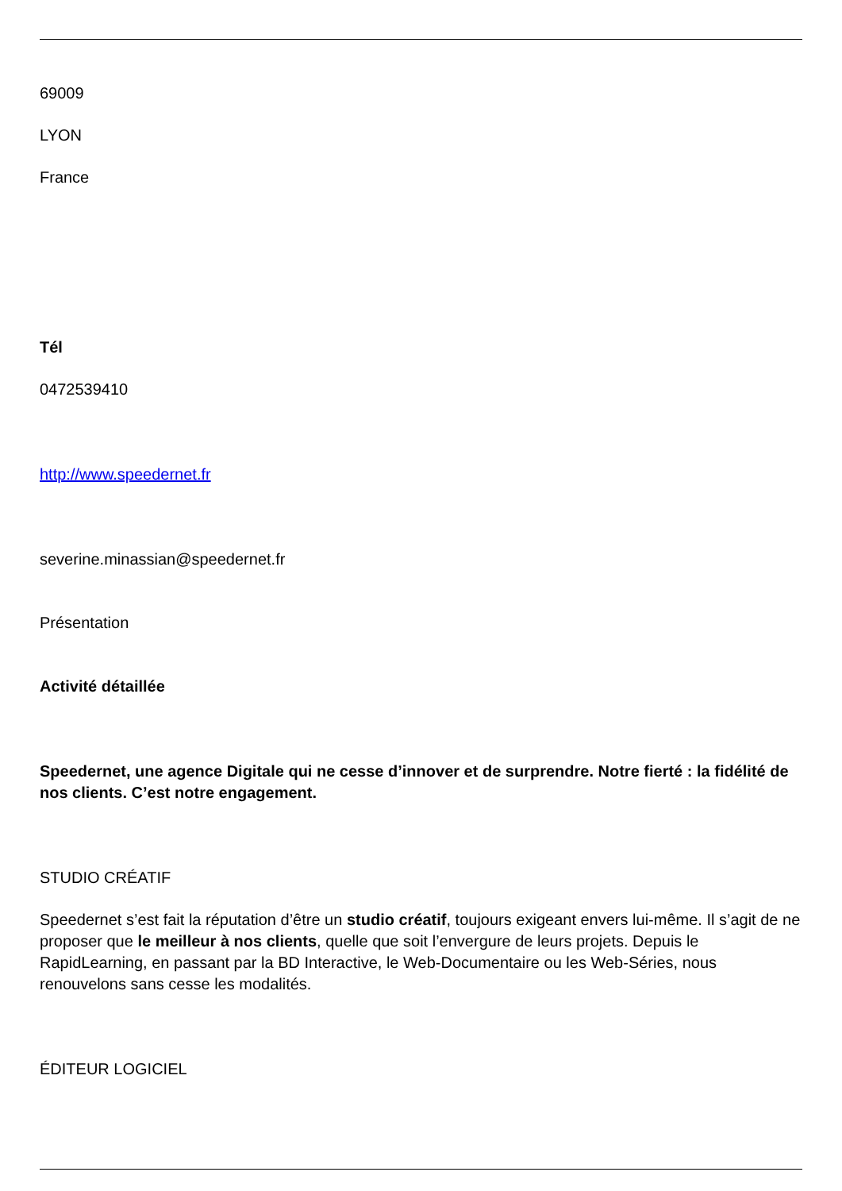69009
LYON
France
Tél
0472539410
http://www.speedernet.fr
severine.minassian@speedernet.fr
Présentation
Activité détaillée
Speedernet, une agence Digitale qui ne cesse d’innover et de surprendre. Notre fierté : la fidélité de nos clients. C’est notre engagement.
STUDIO CRÉATIF
Speedernet s’est fait la réputation d’être un studio créatif, toujours exigeant envers lui-même. Il s’agit de ne proposer que le meilleur à nos clients, quelle que soit l’envergure de leurs projets. Depuis le RapidLearning, en passant par la BD Interactive, le Web-Documentaire ou les Web-Séries, nous renouvelons sans cesse les modalités.
ÉDITEUR LOGICIEL